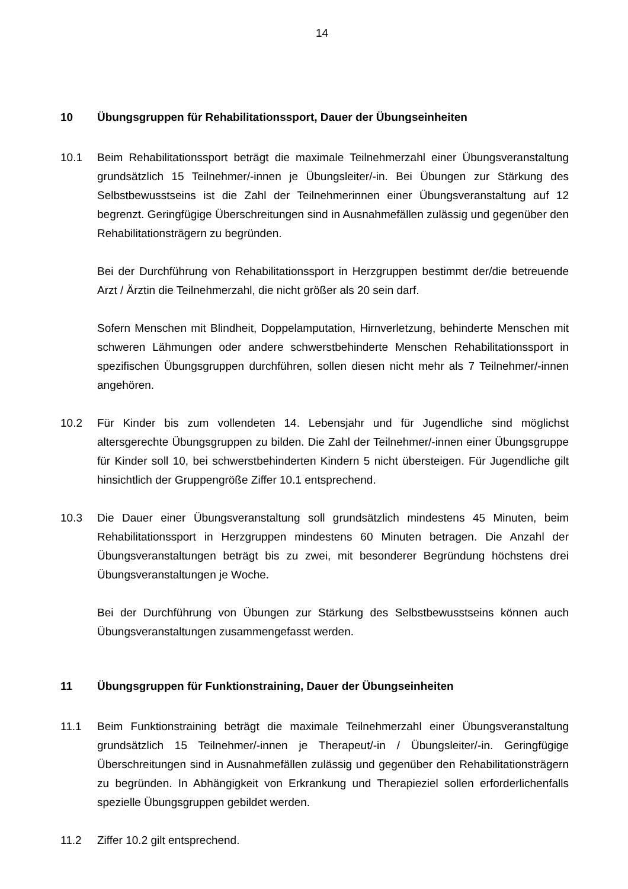14
10 Übungsgruppen für Rehabilitationssport, Dauer der Übungseinheiten
10.1 Beim Rehabilitationssport beträgt die maximale Teilnehmerzahl einer Übungsveranstaltung grundsätzlich 15 Teilnehmer/-innen je Übungsleiter/-in. Bei Übungen zur Stärkung des Selbstbewusstseins ist die Zahl der Teilnehmerinnen einer Übungsveranstaltung auf 12 begrenzt. Geringfügige Überschreitungen sind in Ausnahmefällen zulässig und gegenüber den Rehabilitationsträgern zu begründen.
Bei der Durchführung von Rehabilitationssport in Herzgruppen bestimmt der/die betreuende Arzt / Ärztin die Teilnehmerzahl, die nicht größer als 20 sein darf.
Sofern Menschen mit Blindheit, Doppelamputation, Hirnverletzung, behinderte Menschen mit schweren Lähmungen oder andere schwerstbehinderte Menschen Rehabilitationssport in spezifischen Übungsgruppen durchführen, sollen diesen nicht mehr als 7 Teilnehmer/-innen angehören.
10.2 Für Kinder bis zum vollendeten 14. Lebensjahr und für Jugendliche sind möglichst altersgerechte Übungsgruppen zu bilden. Die Zahl der Teilnehmer/-innen einer Übungsgruppe für Kinder soll 10, bei schwerstbehinderten Kindern 5 nicht übersteigen. Für Jugendliche gilt hinsichtlich der Gruppengröße Ziffer 10.1 entsprechend.
10.3 Die Dauer einer Übungsveranstaltung soll grundsätzlich mindestens 45 Minuten, beim Rehabilitationssport in Herzgruppen mindestens 60 Minuten betragen. Die Anzahl der Übungsveranstaltungen beträgt bis zu zwei, mit besonderer Begründung höchstens drei Übungsveranstaltungen je Woche.
Bei der Durchführung von Übungen zur Stärkung des Selbstbewusstseins können auch Übungsveranstaltungen zusammengefasst werden.
11 Übungsgruppen für Funktionstraining, Dauer der Übungseinheiten
11.1 Beim Funktionstraining beträgt die maximale Teilnehmerzahl einer Übungsveranstaltung grundsätzlich 15 Teilnehmer/-innen je Therapeut/-in / Übungsleiter/-in. Geringfügige Überschreitungen sind in Ausnahmefällen zulässig und gegenüber den Rehabilitationsträgern zu begründen. In Abhängigkeit von Erkrankung und Therapieziel sollen erforderlichenfalls spezielle Übungsgruppen gebildet werden.
11.2 Ziffer 10.2 gilt entsprechend.